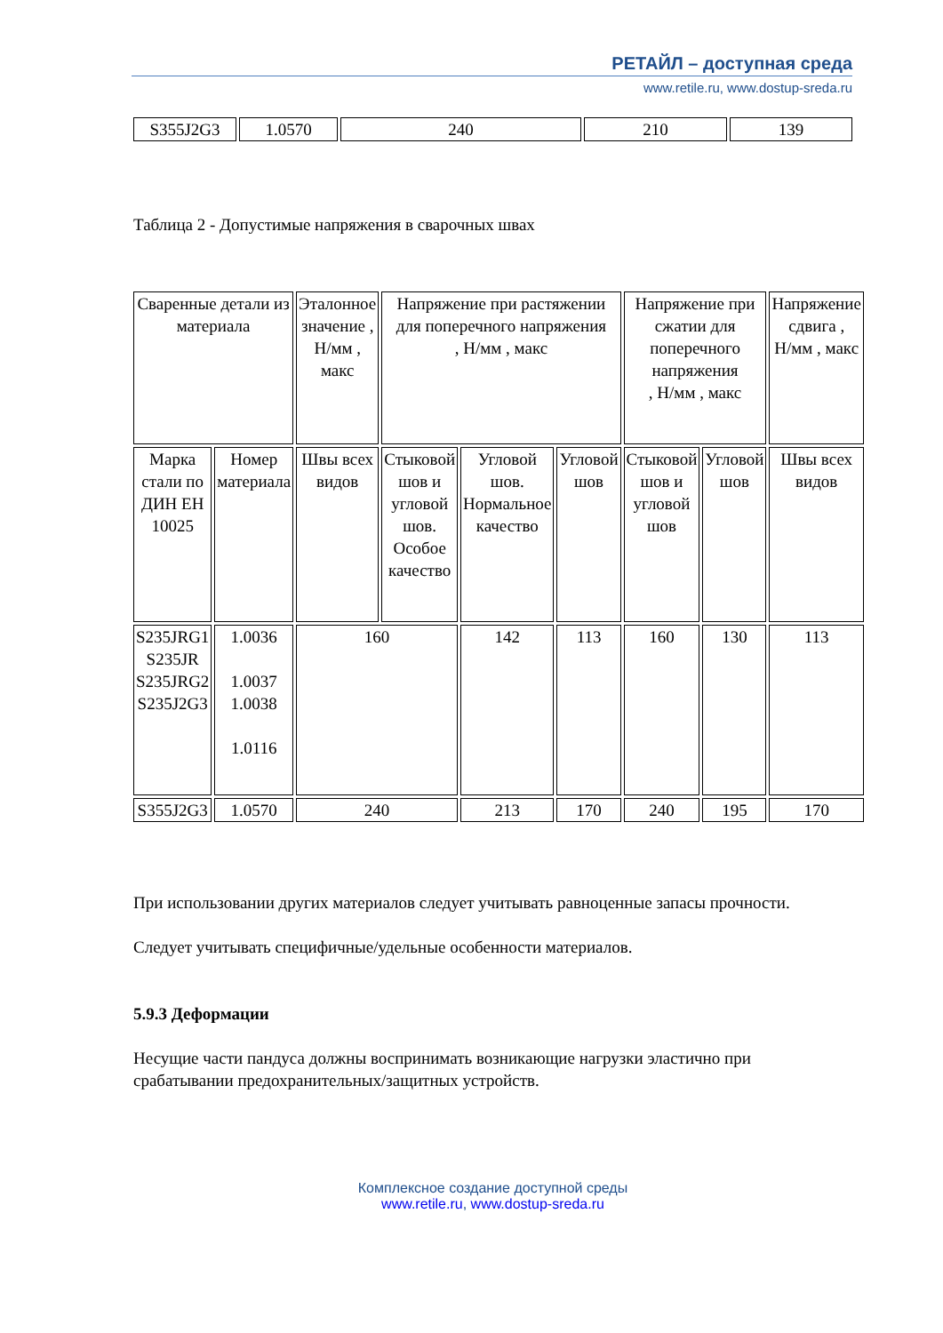РЕТАЙЛ – доступная среда
www.retile.ru, www.dostup-sreda.ru
| S355J2G3 | 1.0570 | 240 | 210 | 139 |
Таблица 2 - Допустимые напряжения в сварочных швах
| Сваренные детали из материала | | Эталонное значение , Н/мм , макс | Напряжение при растяжении для поперечного напряжения , Н/мм , макс | | | Напряжение при сжатии для поперечного напряжения , Н/мм , макс | | Напряжение сдвига , Н/мм , макс |
| Марка стали по ДИН ЕН 10025 | Номер материала | Швы всех видов | Стыковой шов и угловой шов. Особое качество | Угловой шов. Нормальное качество | Угловой шов | Стыковой шов и угловой шов | Угловой шов | Швы всех видов |
| S235JRG1 S235JR S235JRG2 S235J2G3 | 1.0036 1.0037 1.0038 1.0116 | 160 | | 142 | 113 | 160 | 130 | 113 |
| S355J2G3 | 1.0570 | 240 | | 213 | 170 | 240 | 195 | 170 |
При использовании других материалов следует учитывать равноценные запасы прочности.
Следует учитывать специфичные/удельные особенности материалов.
5.9.3 Деформации
Несущие части пандуса должны воспринимать возникающие нагрузки эластично при срабатывании предохранительных/защитных устройств.
Комплексное создание доступной среды
www.retile.ru, www.dostup-sreda.ru